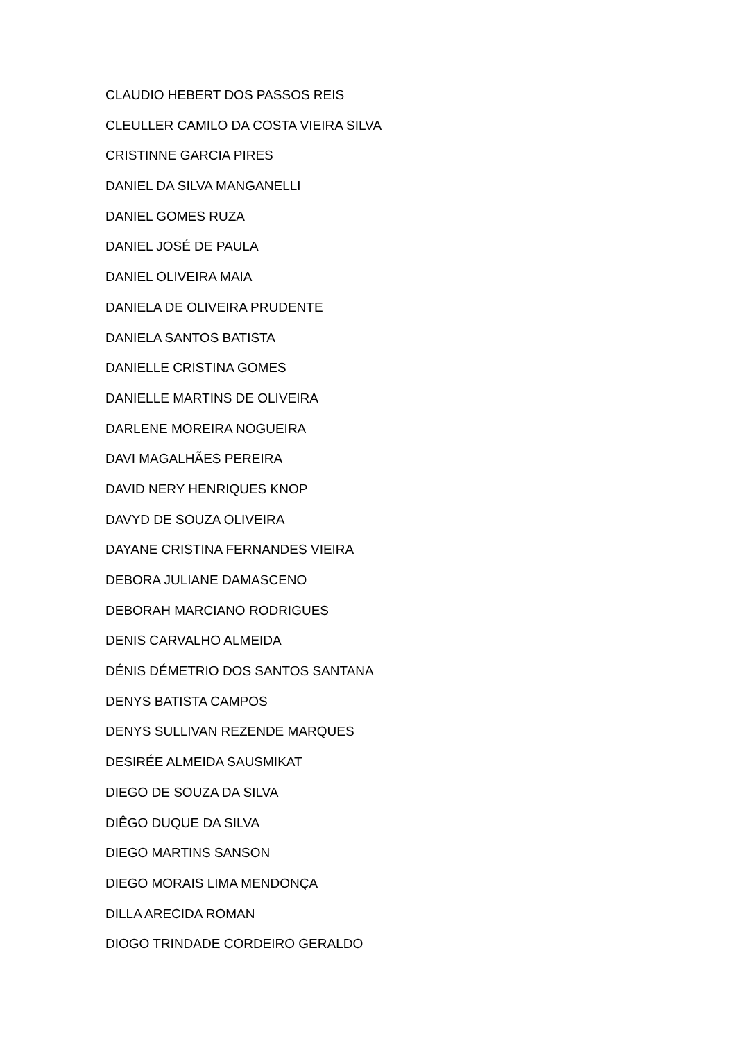CLAUDIO HEBERT DOS PASSOS REIS
CLEULLER CAMILO DA COSTA VIEIRA SILVA
CRISTINNE GARCIA PIRES
DANIEL DA SILVA MANGANELLI
DANIEL GOMES RUZA
DANIEL JOSÉ DE PAULA
DANIEL OLIVEIRA MAIA
DANIELA DE OLIVEIRA PRUDENTE
DANIELA SANTOS BATISTA
DANIELLE CRISTINA GOMES
DANIELLE MARTINS DE OLIVEIRA
DARLENE MOREIRA NOGUEIRA
DAVI MAGALHÃES PEREIRA
DAVID NERY HENRIQUES KNOP
DAVYD DE SOUZA OLIVEIRA
DAYANE CRISTINA FERNANDES VIEIRA
DEBORA JULIANE DAMASCENO
DEBORAH MARCIANO RODRIGUES
DENIS CARVALHO ALMEIDA
DÉNIS DÉMETRIO DOS SANTOS SANTANA
DENYS BATISTA CAMPOS
DENYS SULLIVAN REZENDE MARQUES
DESIRÉE ALMEIDA SAUSMIKAT
DIEGO DE SOUZA DA SILVA
DIÊGO DUQUE DA SILVA
DIEGO MARTINS SANSON
DIEGO MORAIS LIMA MENDONÇA
DILLA ARECIDA ROMAN
DIOGO TRINDADE CORDEIRO GERALDO